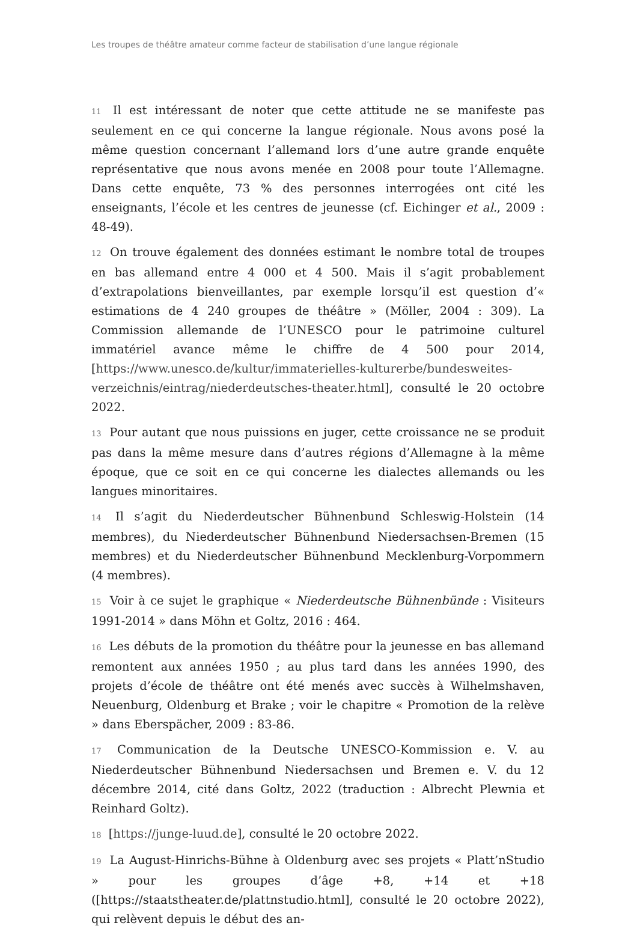Les troupes de théâtre amateur comme facteur de stabilisation d’une langue régionale
11 Il est intéressant de noter que cette attitude ne se manifeste pas seulement en ce qui concerne la langue régionale. Nous avons posé la même question concernant l’allemand lors d’une autre grande enquête représentative que nous avons menée en 2008 pour toute l’Allemagne. Dans cette enquête, 73 % des personnes interrogées ont cité les enseignants, l’école et les centres de jeunesse (cf. Eichinger et al., 2009 : 48-49).
12 On trouve également des données estimant le nombre total de troupes en bas allemand entre 4 000 et 4 500. Mais il s’agit probablement d’extrapolations bienveillantes, par exemple lorsqu’il est question d’« estimations de 4 240 groupes de théâtre » (Möller, 2004 : 309). La Commission allemande de l’UNESCO pour le patrimoine culturel immatériel avance même le chiffre de 4 500 pour 2014, [https://www.unesco.de/kultur/immaterielles-kulturerbe/bundesweites-verzeichnis/eintrag/niederdeutsches-theater.html], consulté le 20 octobre 2022.
13 Pour autant que nous puissions en juger, cette croissance ne se produit pas dans la même mesure dans d’autres régions d’Allemagne à la même époque, que ce soit en ce qui concerne les dialectes allemands ou les langues minoritaires.
14 Il s’agit du Niederdeutscher Bühnenbund Schleswig-Holstein (14 membres), du Niederdeutscher Bühnenbund Niedersachsen-Bremen (15 membres) et du Niederdeutscher Bühnenbund Mecklenburg-Vorpommern (4 membres).
15 Voir à ce sujet le graphique « Niederdeutsche Bühnenbünde : Visiteurs 1991-2014 » dans Möhn et Goltz, 2016 : 464.
16 Les débuts de la promotion du théâtre pour la jeunesse en bas allemand remontent aux années 1950 ; au plus tard dans les années 1990, des projets d’école de théâtre ont été menés avec succès à Wilhelmshaven, Neuenburg, Oldenburg et Brake ; voir le chapitre « Promotion de la relève » dans Eberspächer, 2009 : 83-86.
17 Communication de la Deutsche UNESCO-Kommission e. V. au Niederdeutscher Bühnenbund Niedersachsen und Bremen e. V. du 12 décembre 2014, cité dans Goltz, 2022 (traduction : Albrecht Plewnia et Reinhard Goltz).
18 [https://junge-luud.de], consulté le 20 octobre 2022.
19 La August-Hinrichs-Bühne à Oldenburg avec ses projets « Platt’nStudio » pour les groupes d’âge +8, +14 et +18 ([https://staatstheater.de/plattnstudio.html], consulté le 20 octobre 2022), qui relèvent depuis le début des an-